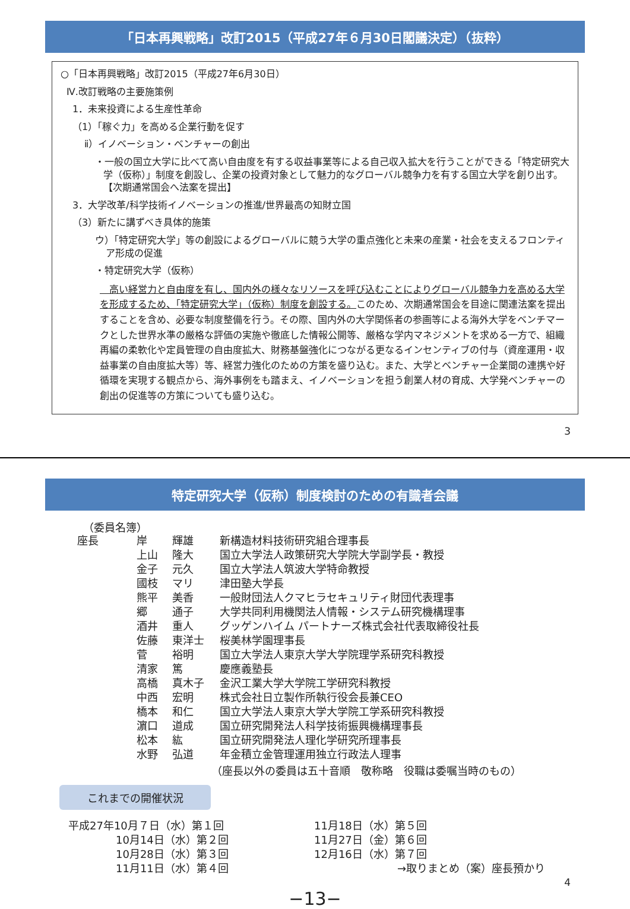「日本再興戦略」改訂2015（平成27年６月30日閣議決定）（抜粋）
○「日本再興戦略」改訂2015（平成27年6月30日）
Ⅳ.改訂戦略の主要施策例
1．未来投資による生産性革命
（1）「稼ぐ力」を高める企業行動を促す
ⅱ）イノベーション・ベンチャーの創出
・一般の国立大学に比べて高い自由度を有する収益事業等による自己収入拡大を行うことができる「特定研究大学（仮称）」制度を創設し、企業の投資対象として魅力的なグローバル競争力を有する国立大学を創り出す。【次期通常国会へ法案を提出】
3．大学改革/科学技術イノベーションの推進/世界最高の知財立国
（3）新たに講ずべき具体的施策
ウ）「特定研究大学」等の創設によるグローバルに競う大学の重点強化と未来の産業・社会を支えるフロンティア形成の促進
・特定研究大学（仮称）
　高い経営力と自由度を有し、国内外の様々なリソースを呼び込むことによりグローバル競争力を高める大学を形成するため、「特定研究大学」（仮称）制度を創設する。このため、次期通常国会を目途に関連法案を提出することを含め、必要な制度整備を行う。その際、国内外の大学関係者の参画等による海外大学をベンチマークとした世界水準の厳格な評価の実施や徹底した情報公開等、厳格な学内マネジメントを求める一方で、組織再編の柔軟化や定員管理の自由度拡大、財務基盤強化につながる更なるインセンティブの付与（資産運用・収益事業の自由度拡大等）等、経営力強化のための方策を盛り込む。また、大学とベンチャー企業間の連携や好循環を実現する観点から、海外事例をも踏まえ、イノベーションを担う創業人材の育成、大学発ベンチャーの創出の促進等の方策についても盛り込む。
3
特定研究大学（仮称）制度検討のための有識者会議
（委員名簿）
| 座長 | 岸 | 輝雄 | 新構造材料技術研究組合理事長 |
| | 上山 | 隆大 | 国立大学法人政策研究大学院大学副学長・教授 |
| | 金子 | 元久 | 国立大学法人筑波大学特命教授 |
| | 國枝 | マリ | 津田塾大学長 |
| | 熊平 | 美香 | 一般財団法人クマヒラセキュリティ財団代表理事 |
| | 郷 | 通子 | 大学共同利用機関法人情報・システム研究機構理事 |
| | 酒井 | 重人 | グッゲンハイム パートナーズ株式会社代表取締役社長 |
| | 佐藤 | 東洋士 | 桜美林学園理事長 |
| | 菅 | 裕明 | 国立大学法人東京大学大学院理学系研究科教授 |
| | 清家 | 篤 | 慶應義塾長 |
| | 高橋 | 真木子 | 金沢工業大学大学院工学研究科教授 |
| | 中西 | 宏明 | 株式会社日立製作所執行役会長兼CEO |
| | 橋本 | 和仁 | 国立大学法人東京大学大学院工学系研究科教授 |
| | 濵口 | 道成 | 国立研究開発法人科学技術振興機構理事長 |
| | 松本 | 紘 | 国立研究開発法人理化学研究所理事長 |
| | 水野 | 弘道 | 年金積立金管理運用独立行政法人理事 |
（座長以外の委員は五十音順　敬称略　役職は委嘱当時のもの）
これまでの開催状況
| 平成27年10月７日（水）第１回 | 11月18日（水）第５回 |
| 10月14日（水）第２回 | 11月27日（金）第６回 |
| 10月28日（水）第３回 | 12月16日（水）第７回 |
| 11月11日（水）第４回 | →取りまとめ（案）座長預かり |
4
−13−